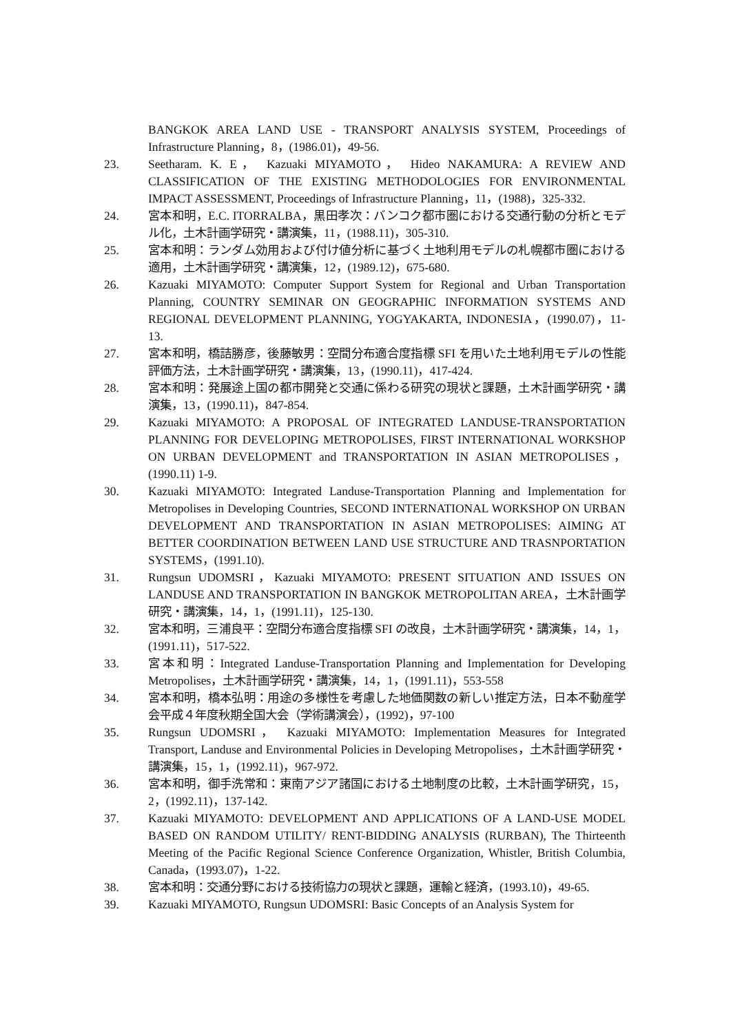BANGKOK AREA LAND USE - TRANSPORT ANALYSIS SYSTEM, Proceedings of Infrastructure Planning，8，(1986.01)，49-56.
23. Seetharam. K. E， Kazuaki MIYAMOTO， Hideo NAKAMURA: A REVIEW AND CLASSIFICATION OF THE EXISTING METHODOLOGIES FOR ENVIRONMENTAL IMPACT ASSESSMENT, Proceedings of Infrastructure Planning，11，(1988)，325-332.
24. 宮本和明，E.C. ITORRALBA，黒田孝次：バンコク都市圏における交通行動の分析とモデル化，土木計画学研究・講演集，11，(1988.11)，305-310.
25. 宮本和明：ランダム効用および付け値分析に基づく土地利用モデルの札幌都市圏における適用，土木計画学研究・講演集，12，(1989.12)，675-680.
26. Kazuaki MIYAMOTO: Computer Support System for Regional and Urban Transportation Planning, COUNTRY SEMINAR ON GEOGRAPHIC INFORMATION SYSTEMS AND REGIONAL DEVELOPMENT PLANNING, YOGYAKARTA, INDONESIA，(1990.07)，11-13.
27. 宮本和明，橋詰勝彦，後藤敏男：空間分布適合度指標 SFI を用いた土地利用モデルの性能評価方法，土木計画学研究・講演集，13，(1990.11)，417-424.
28. 宮本和明：発展途上国の都市開発と交通に係わる研究の現状と課題，土木計画学研究・講演集，13，(1990.11)，847-854.
29. Kazuaki MIYAMOTO: A PROPOSAL OF INTEGRATED LANDUSE-TRANSPORTATION PLANNING FOR DEVELOPING METROPOLISES, FIRST INTERNATIONAL WORKSHOP ON URBAN DEVELOPMENT and TRANSPORTATION IN ASIAN METROPOLISES，(1990.11) 1-9.
30. Kazuaki MIYAMOTO: Integrated Landuse-Transportation Planning and Implementation for Metropolises in Developing Countries, SECOND INTERNATIONAL WORKSHOP ON URBAN DEVELOPMENT AND TRANSPORTATION IN ASIAN METROPOLISES: AIMING AT BETTER COORDINATION BETWEEN LAND USE STRUCTURE AND TRASNPORTATION SYSTEMS，(1991.10).
31. Rungsun UDOMSRI，Kazuaki MIYAMOTO: PRESENT SITUATION AND ISSUES ON LANDUSE AND TRANSPORTATION IN BANGKOK METROPOLITAN AREA，土木計画学研究・講演集，14，1，(1991.11)，125-130.
32. 宮本和明，三浦良平：空間分布適合度指標 SFI の改良，土木計画学研究・講演集，14，1，(1991.11)，517-522.
33. 宮本和明：Integrated Landuse-Transportation Planning and Implementation for Developing Metropolises，土木計画学研究・講演集，14，1，(1991.11)，553-558
34. 宮本和明，橋本弘明：用途の多様性を考慮した地価関数の新しい推定方法，日本不動産学会平成４年度秋期全国大会（学術講演会），(1992)，97-100
35. Rungsun UDOMSRI， Kazuaki MIYAMOTO: Implementation Measures for Integrated Transport, Landuse and Environmental Policies in Developing Metropolises，土木計画学研究・講演集，15，1，(1992.11)，967-972.
36. 宮本和明，御手洗常和：東南アジア諸国における土地制度の比較，土木計画学研究，15，2，(1992.11)，137-142.
37. Kazuaki MIYAMOTO: DEVELOPMENT AND APPLICATIONS OF A LAND-USE MODEL BASED ON RANDOM UTILITY/ RENT-BIDDING ANALYSIS (RURBAN), The Thirteenth Meeting of the Pacific Regional Science Conference Organization, Whistler, British Columbia, Canada，(1993.07)，1-22.
38. 宮本和明：交通分野における技術協力の現状と課題，運輸と経済，(1993.10)，49-65.
39. Kazuaki MIYAMOTO, Rungsun UDOMSRI: Basic Concepts of an Analysis System for